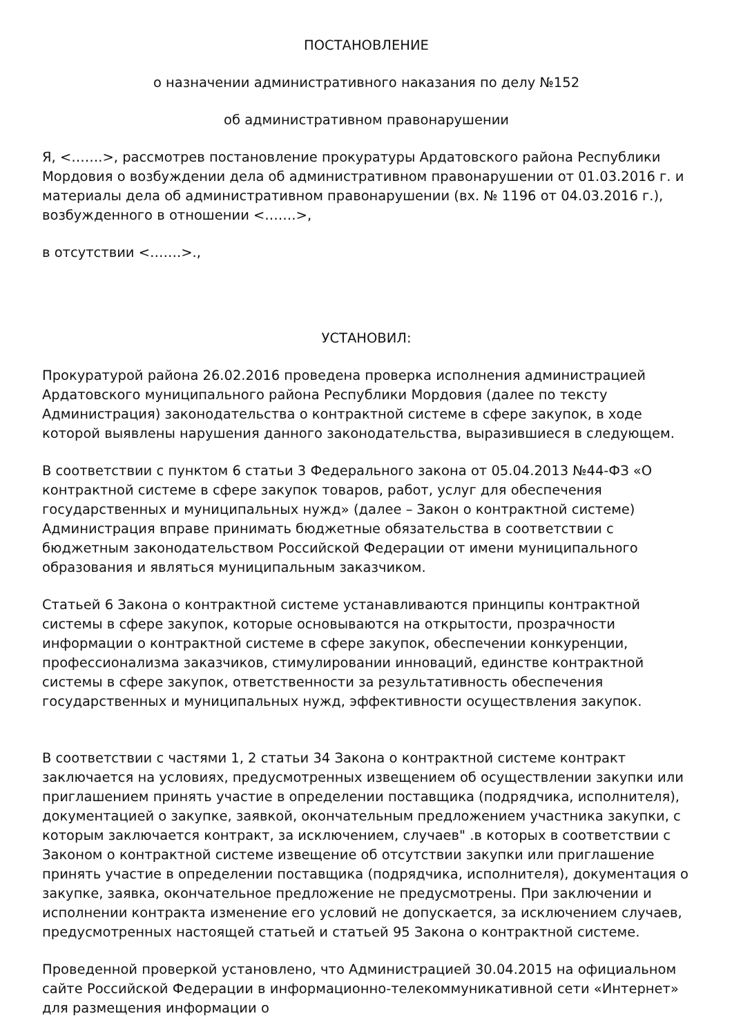ПОСТАНОВЛЕНИЕ
о назначении административного наказания по делу №152
об административном правонарушении
Я, <…….>, рассмотрев постановление прокуратуры Ардатовского района Республики Мордовия о возбуждении дела об административном правонарушении от 01.03.2016 г. и материалы дела об административном правонарушении (вх. № 1196 от 04.03.2016 г.), возбужденного в отношении <…….>,
в отсутствии <…….>.,
УСТАНОВИЛ:
Прокуратурой района 26.02.2016 проведена проверка исполнения администрацией Ардатовского муниципального района Республики Мордовия (далее по тексту Администрация) законодательства о контрактной системе в сфере закупок, в ходе которой выявлены нарушения данного законодательства, выразившиеся в следующем.
В соответствии с пунктом 6 статьи 3 Федерального закона от 05.04.2013 №44-ФЗ «О контрактной системе в сфере закупок товаров, работ, услуг для обеспечения государственных и муниципальных нужд» (далее – Закон о контрактной системе) Администрация вправе принимать бюджетные обязательства в соответствии с бюджетным законодательством Российской Федерации от имени муниципального образования и являться муниципальным заказчиком.
Статьей 6 Закона о контрактной системе устанавливаются принципы контрактной системы в сфере закупок, которые основываются на открытости, прозрачности информации о контрактной системе в сфере закупок, обеспечении конкуренции, профессионализма заказчиков, стимулировании инноваций, единстве контрактной системы в сфере закупок, ответственности за результативность обеспечения государственных и муниципальных нужд, эффективности осуществления закупок.
В соответствии с частями 1, 2 статьи 34 Закона о контрактной системе контракт заключается на условиях, предусмотренных извещением об осуществлении закупки или приглашением принять участие в определении поставщика (подрядчика, исполнителя), документацией о закупке, заявкой, окончательным предложением участника закупки, с которым заключается контракт, за исключением, случаев" .в которых в соответствии с Законом о контрактной системе извещение об отсутствии закупки или приглашение принять участие в определении поставщика (подрядчика, исполнителя), документация о закупке, заявка, окончательное предложение не предусмотрены. При заключении и исполнении контракта изменение его условий не допускается, за исключением случаев, предусмотренных настоящей статьей и статьей 95 Закона о контрактной системе.
Проведенной проверкой установлено, что Администрацией 30.04.2015 на официальном сайте Российской Федерации в информационно-телекоммуникативной сети «Интернет» для размещения информации о